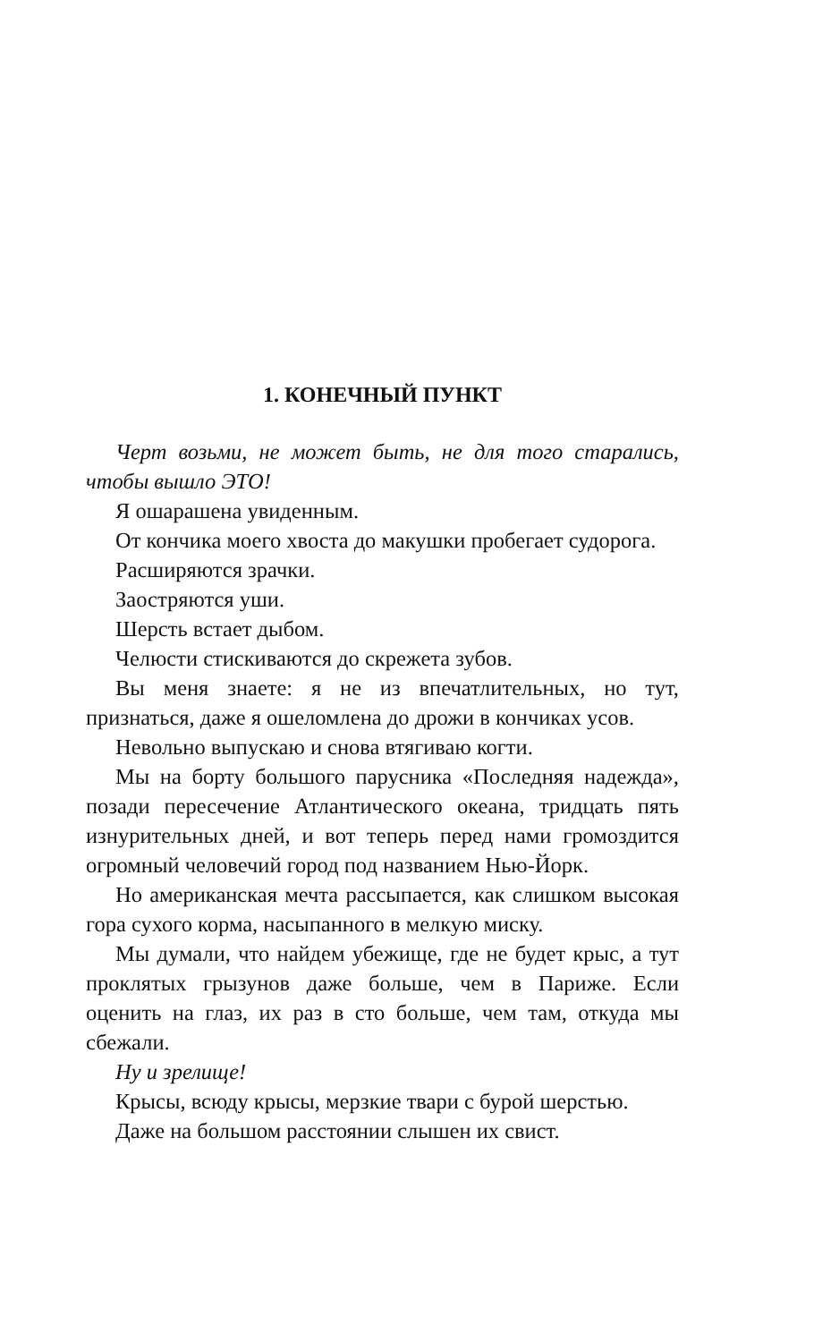1. КОНЕЧНЫЙ ПУНКТ
Черт возьми, не может быть, не для того старались, чтобы вышло ЭТО!
Я ошарашена увиденным.
От кончика моего хвоста до макушки пробегает судорога.
Расширяются зрачки.
Заостряются уши.
Шерсть встает дыбом.
Челюсти стискиваются до скрежета зубов.
Вы меня знаете: я не из впечатлительных, но тут, признаться, даже я ошеломлена до дрожи в кончиках усов.
Невольно выпускаю и снова втягиваю когти.
Мы на борту большого парусника «Последняя надежда», позади пересечение Атлантического океана, тридцать пять изнурительных дней, и вот теперь перед нами громоздится огромный человечий город под названием Нью-Йорк.
Но американская мечта рассыпается, как слишком высокая гора сухого корма, насыпанного в мелкую миску.
Мы думали, что найдем убежище, где не будет крыс, а тут проклятых грызунов даже больше, чем в Париже. Если оценить на глаз, их раз в сто больше, чем там, откуда мы сбежали.
Ну и зрелище!
Крысы, всюду крысы, мерзкие твари с бурой шерстью.
Даже на большом расстоянии слышен их свист.